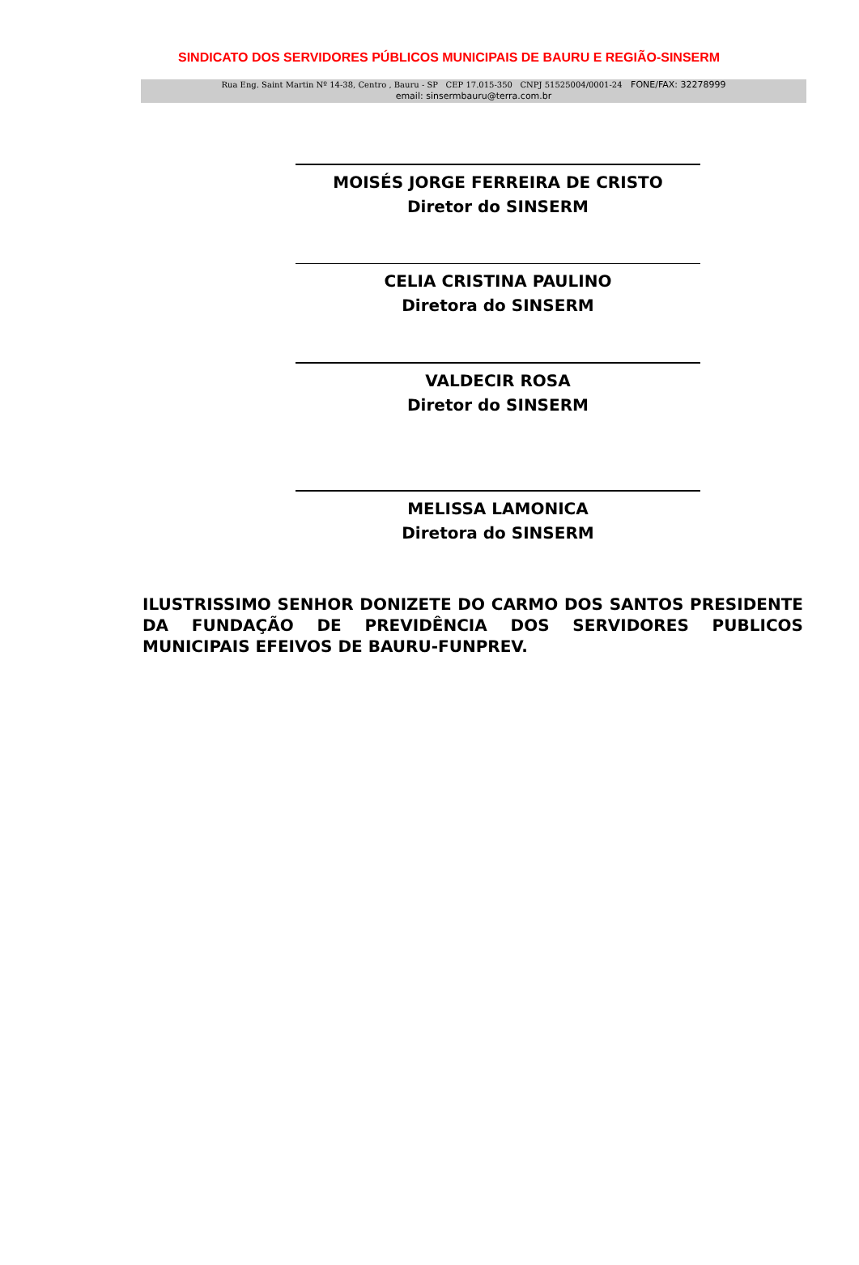SINDICATO DOS SERVIDORES PÚBLICOS MUNICIPAIS DE BAURU E REGIÃO-SINSERM
Rua Eng. Saint Martin Nº 14-38, Centro , Bauru - SP CEP 17.015-350 CNPJ 51525004/0001-24 FONE/FAX: 32278999
email: sinsermbauru@terra.com.br
MOISÉS JORGE FERREIRA DE CRISTO
Diretor do SINSERM
CELIA CRISTINA PAULINO
Diretora do SINSERM
VALDECIR ROSA
Diretor do SINSERM
MELISSA LAMONICA
Diretora do SINSERM
ILUSTRISSIMO SENHOR DONIZETE DO CARMO DOS SANTOS PRESIDENTE DA FUNDAÇÃO DE PREVIDÊNCIA DOS SERVIDORES PUBLICOS MUNICIPAIS EFEIVOS DE BAURU-FUNPREV.